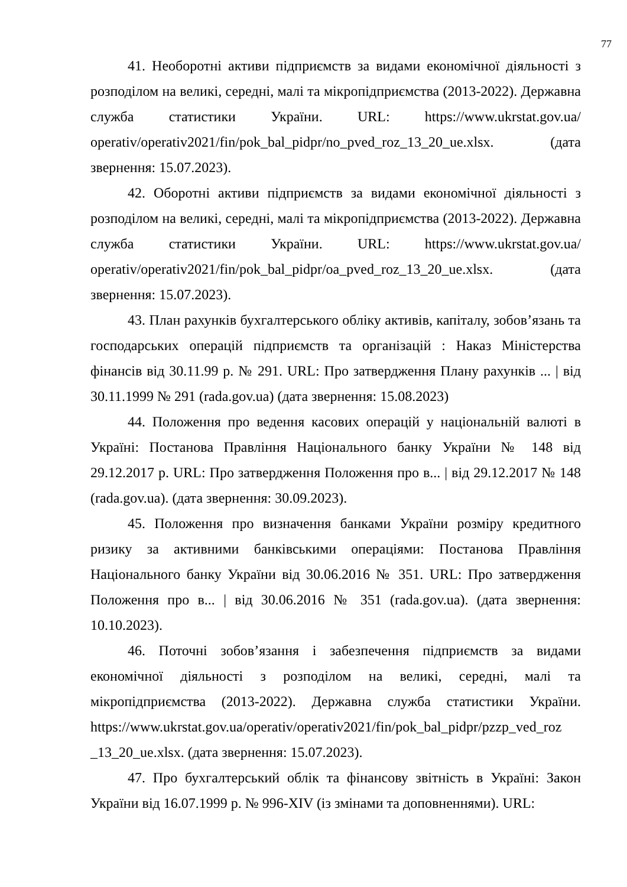77
41. Необоротні активи підприємств за видами економічної діяльності з розподілом на великі, середні, малі та мікропідприємства (2013-2022). Державна служба статистики України. URL: https://www.ukrstat.gov.ua/ operativ/operativ2021/fin/pok_bal_pidpr/no_pved_roz_13_20_ue.xlsx. (дата звернення: 15.07.2023).
42. Оборотні активи підприємств за видами економічної діяльності з розподілом на великі, середні, малі та мікропідприємства (2013-2022). Державна служба статистики України. URL: https://www.ukrstat.gov.ua/ operativ/operativ2021/fin/pok_bal_pidpr/oa_pved_roz_13_20_ue.xlsx. (дата звернення: 15.07.2023).
43. План рахунків бухгалтерського обліку активів, капіталу, зобов’язань та господарських операцій підприємств та організацій : Наказ Міністерства фінансів від 30.11.99 р. № 291. URL: Про затвердження Плану рахунків ... | від 30.11.1999 № 291 (rada.gov.ua) (дата звернення: 15.08.2023)
44. Положення про ведення касових операцій у національній валюті в Україні: Постанова Правління Національного банку України № 148 від 29.12.2017 р. URL: Про затвердження Положення про в... | від 29.12.2017 № 148 (rada.gov.ua). (дата звернення: 30.09.2023).
45. Положення про визначення банками України розміру кредитного ризику за активними банківськими операціями: Постанова Правління Національного банку України від 30.06.2016 № 351. URL: Про затвердження Положення про в... | від 30.06.2016 № 351 (rada.gov.ua). (дата звернення: 10.10.2023).
46. Поточні зобов’язання і забезпечення підприємств за видами економічної діяльності з розподілом на великі, середні, малі та мікропідприємства (2013-2022). Державна служба статистики України. https://www.ukrstat.gov.ua/operativ/operativ2021/fin/pok_bal_pidpr/pzzp_ved_roz _13_20_ue.xlsx. (дата звернення: 15.07.2023).
47. Про бухгалтерський облік та фінансову звітність в Україні: Закон України від 16.07.1999 р. № 996-XIV (із змінами та доповненнями). URL: